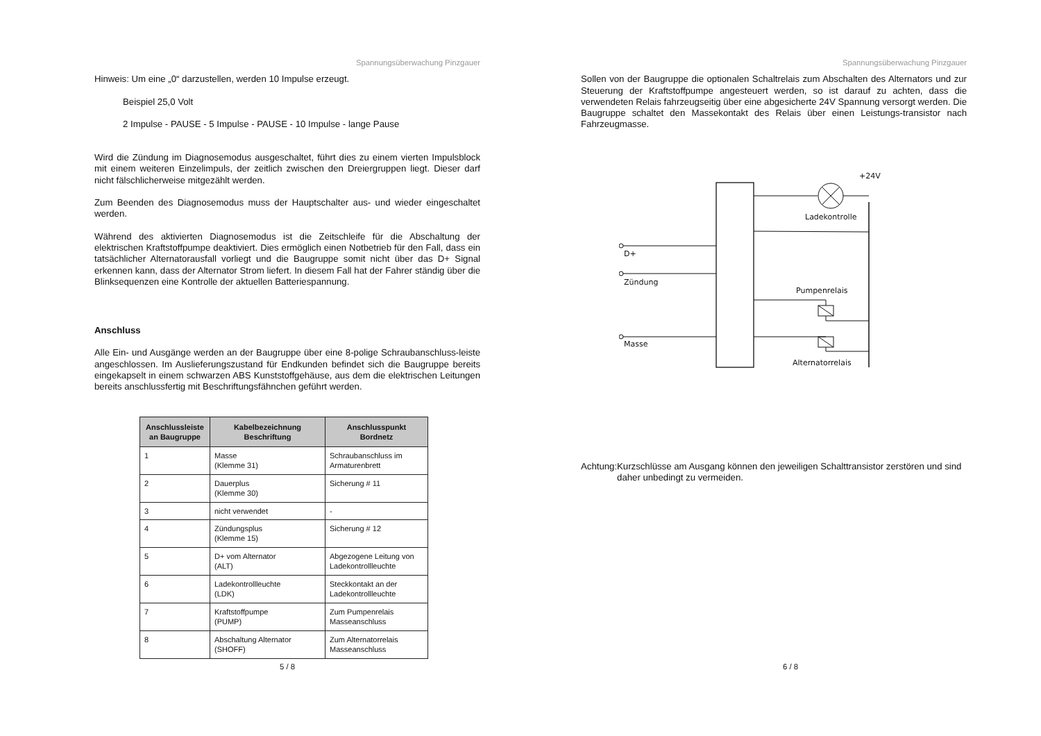Spannungsüberwachung Pinzgauer
Hinweis: Um eine „0“ darzustellen, werden 10 Impulse erzeugt.
Beispiel 25,0 Volt
2 Impulse - PAUSE - 5 Impulse - PAUSE - 10 Impulse - lange Pause
Wird die Zündung im Diagnosemodus ausgeschaltet, führt dies zu einem vierten Impulsblock mit einem weiteren Einzelimpuls, der zeitlich zwischen den Dreiergruppen liegt. Dieser darf nicht fälschlicherweise mitgezählt werden.
Zum Beenden des Diagnosemodus muss der Hauptschalter aus- und wieder eingeschaltet werden.
Während des aktivierten Diagnosemodus ist die Zeitschleife für die Abschaltung der elektrischen Kraftstoffpumpe deaktiviert. Dies ermöglich einen Notbetrieb für den Fall, dass ein tatsächlicher Alternatorausfall vorliegt und die Baugruppe somit nicht über das D+ Signal erkennen kann, dass der Alternator Strom liefert. In diesem Fall hat der Fahrer ständig über die Blinksequenzen eine Kontrolle der aktuellen Batteriespannung.
Anschluss
Alle Ein- und Ausgänge werden an der Baugruppe über eine 8-polige Schraubanschluss-leiste angeschlossen. Im Auslieferungszustand für Endkunden befindet sich die Baugruppe bereits eingekapselt in einem schwarzen ABS Kunststoffgehäuse, aus dem die elektrischen Leitungen bereits anschlussfertig mit Beschriftungsfähnchen geführt werden.
| Anschlussleiste an Baugruppe | Kabelbezeichnung Beschriftung | Anschlusspunkt Bordnetz |
| --- | --- | --- |
| 1 | Masse (Klemme 31) | Schraubanschluss im Armaturenbrett |
| 2 | Dauerplus (Klemme 30) | Sicherung # 11 |
| 3 | nicht verwendet | - |
| 4 | Zündungsplus (Klemme 15) | Sicherung # 12 |
| 5 | D+ vom Alternator (ALT) | Abgezogene Leitung von Ladekontrollleuchte |
| 6 | Ladekontrollleuchte (LDK) | Steckkontakt an der Ladekontrollleuchte |
| 7 | Kraftstoffpumpe (PUMP) | Zum Pumpenrelais Masseanschluss |
| 8 | Abschaltung Alternator (SHOFF) | Zum Alternatorrelais Masseanschluss |
5 / 8
Spannungsüberwachung Pinzgauer
Sollen von der Baugruppe die optionalen Schaltrelais zum Abschalten des Alternators und zur Steuerung der Kraftstoffpumpe angesteuert werden, so ist darauf zu achten, dass die verwendeten Relais fahrzeugseitig über eine abgesicherte 24V Spannung versorgt werden. Die Baugruppe schaltet den Massekontakt des Relais über einen Leistungs-transistor nach Fahrzeugmasse.
+24V
Ladekontrolle
D+
Zündung
Masse
Pumpenrelais
Alternatorrelais
Achtung:
Kurzschlüsse am Ausgang können den jeweiligen Schalttransistor zerstören und sind daher unbedingt zu vermeiden.
6 / 8